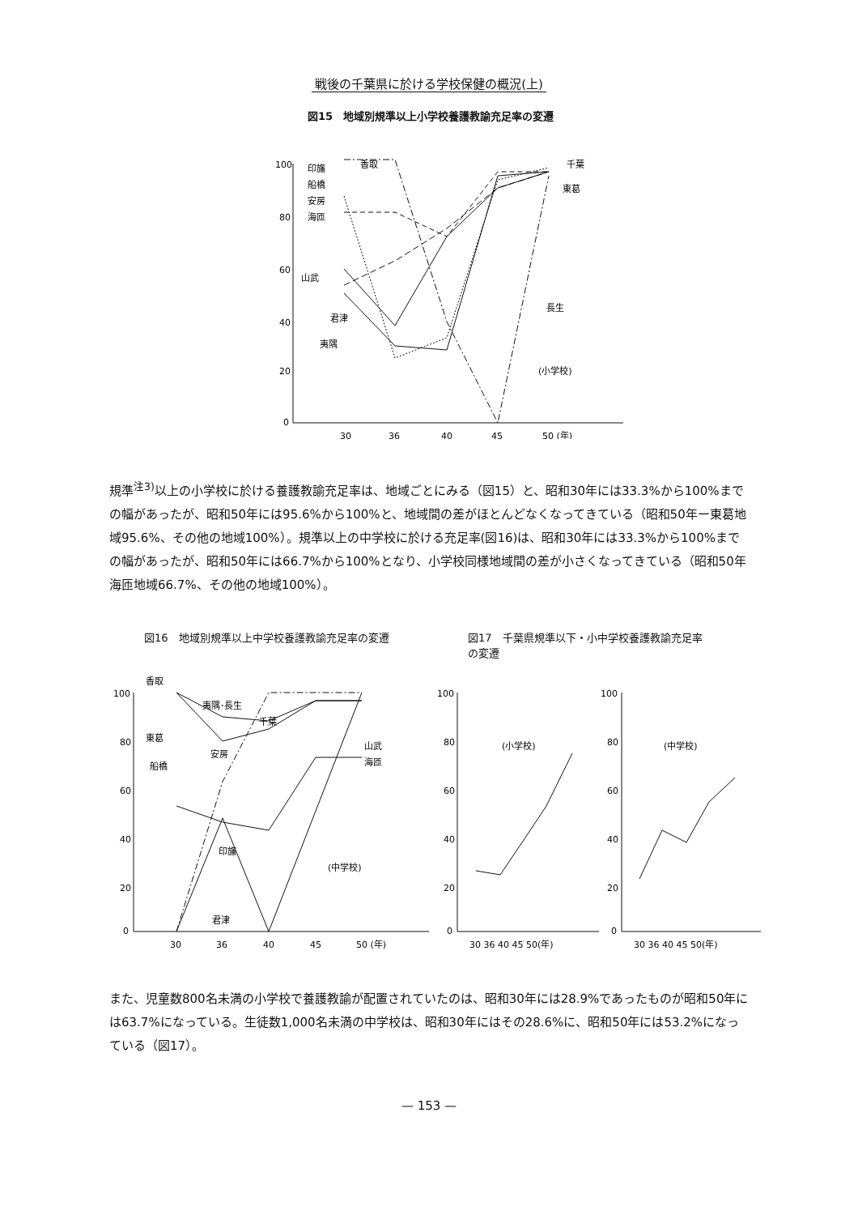戦後の千葉県に於ける学校保健の概況(上)
図15　地域別規準以上小学校養護教諭充足率の変遷
100
80
60
40
20
0
30
36
40
45
50 (年)
印旛
香取
船橋
安房
海匝
山武
君津
夷隅
千葉
東葛
長生
(小学校)
規準<sup>注3)</sup>以上の小学校に於ける養護教諭充足率は、地域ごとにみる（図15）と、昭和30年には33.3%から100%までの幅があったが、昭和50年には95.6%から100%と、地域間の差がほとんどなくなってきている（昭和50年ー東葛地域95.6%、その他の地域100%）。規準以上の中学校に於ける充足率(図16)は、昭和30年には33.3%から100%までの幅があったが、昭和50年には66.7%から100%となり、小学校同様地域間の差が小さくなってきている（昭和50年海匝地域66.7%、その他の地域100%）。
図16　地域別規準以上中学校養護教諭充足率の変遷 図17　千葉県規準以下・小中学校養護教諭充足率の変遷
100
80
60
40
20
0
30
36
40
45
50 (年)
香取
夷隅･長生
千葉
東葛
安房
船橋
印旛
山武
海匝
(中学校)
君津
100
80
60
40
20
0
30 36 40 45 50(年)
(小学校)
100
80
60
40
20
0
30 36 40 45 50(年)
(中学校)
また、児童数800名未満の小学校で養護教諭が配置されていたのは、昭和30年には28.9%であったものが昭和50年には63.7%になっている。生徒数1,000名未満の中学校は、昭和30年にはその28.6%に、昭和50年には53.2%になっている（図17）。
— 153 —